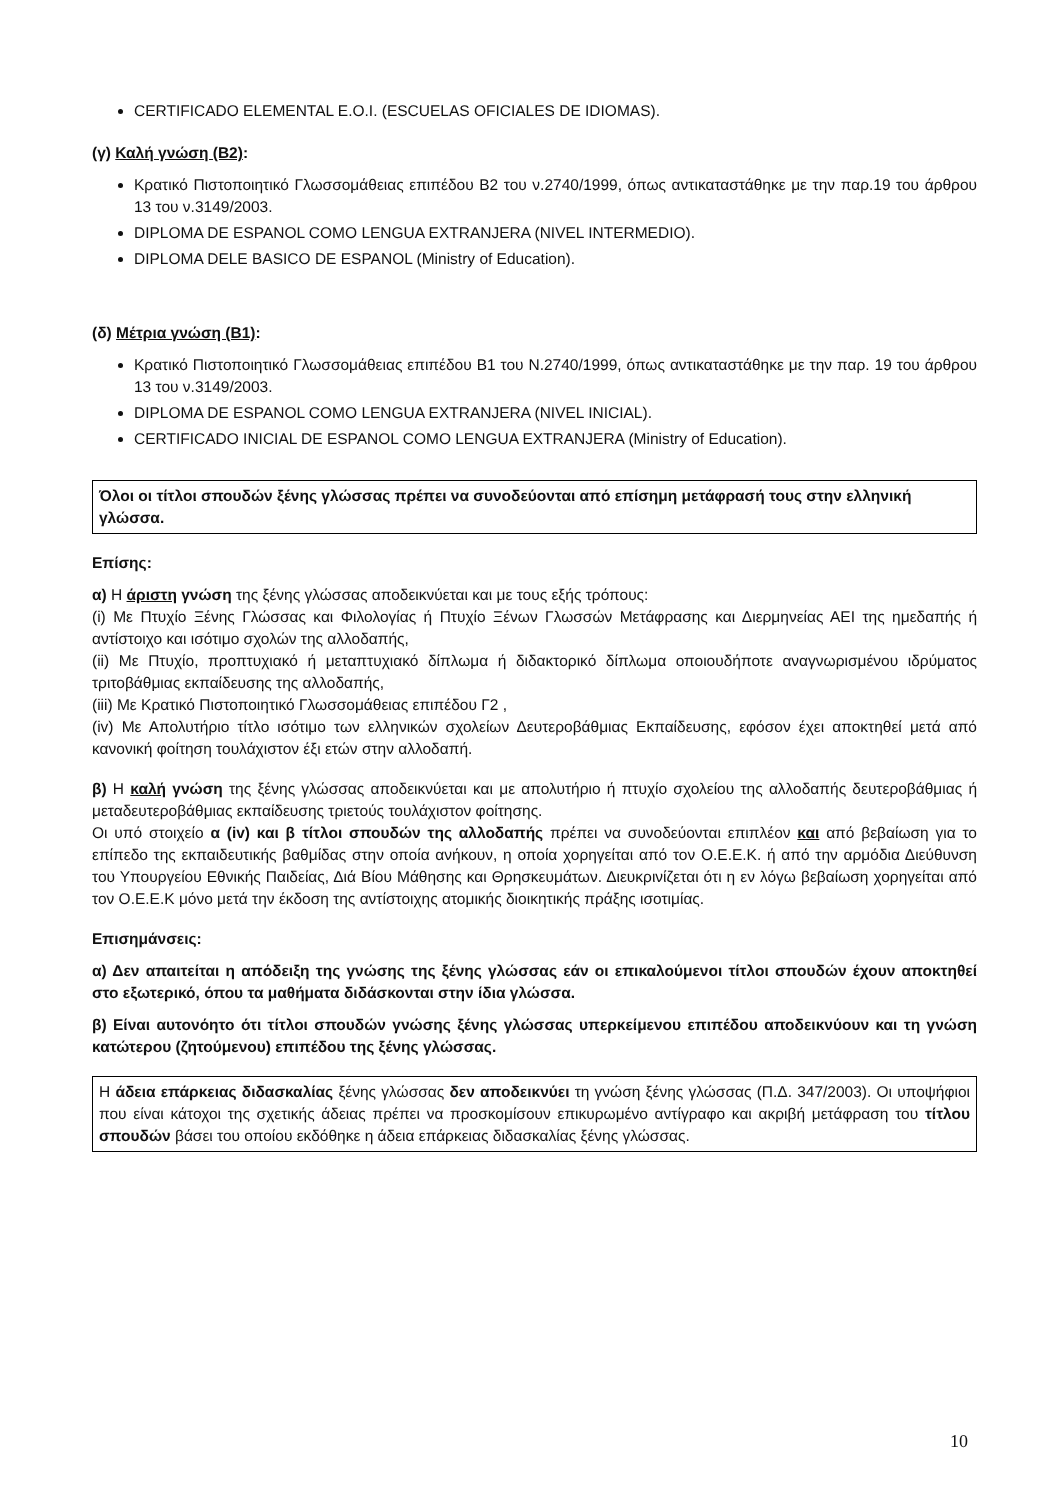CERTIFICADO ELEMENTAL E.O.I. (ESCUELAS OFICIALES DE IDIOMAS).
(γ) Καλή γνώση (B2):
Κρατικό Πιστοποιητικό Γλωσσομάθειας επιπέδου Β2 του ν.2740/1999, όπως αντικαταστάθηκε με την παρ.19 του άρθρου 13 του ν.3149/2003.
DIPLOMA DE ESPANOL COMO LENGUA EXTRANJERA (NIVEL INTERMEDIO).
DIPLOMA DELE BASICO DE ESPANOL (Ministry of Education).
(δ) Μέτρια γνώση (Β1):
Κρατικό Πιστοποιητικό Γλωσσομάθειας επιπέδου Β1 του Ν.2740/1999, όπως αντικαταστάθηκε με την παρ. 19 του άρθρου 13 του ν.3149/2003.
DIPLOMA DE ESPANOL COMO LENGUA EXTRANJERA (NIVEL INICIAL).
CERTIFICADO INICIAL DE ESPANOL COMO LENGUA EXTRANJERA (Ministry of Education).
Όλοι οι τίτλοι σπουδών ξένης γλώσσας πρέπει να συνοδεύονται από επίσημη μετάφρασή τους στην ελληνική γλώσσα.
Επίσης:
α) Η άριστη γνώση της ξένης γλώσσας αποδεικνύεται και με τους εξής τρόπους:
(i) Με Πτυχίο Ξένης Γλώσσας και Φιλολογίας ή Πτυχίο Ξένων Γλωσσών Μετάφρασης και Διερμηνείας ΑΕΙ της ημεδαπής ή αντίστοιχο και ισότιμο σχολών της αλλοδαπής,
(ii) Με Πτυχίο, προπτυχιακό ή μεταπτυχιακό δίπλωμα ή διδακτορικό δίπλωμα οποιουδήποτε αναγνωρισμένου ιδρύματος τριτοβάθμιας εκπαίδευσης της αλλοδαπής,
(iii) Με Κρατικό Πιστοποιητικό Γλωσσομάθειας επιπέδου Γ2 ,
(iv) Με Απολυτήριο τίτλο ισότιμο των ελληνικών σχολείων Δευτεροβάθμιας Εκπαίδευσης, εφόσον έχει αποκτηθεί μετά από κανονική φοίτηση τουλάχιστον έξι ετών στην αλλοδαπή.
β) Η καλή γνώση της ξένης γλώσσας αποδεικνύεται και με απολυτήριο ή πτυχίο σχολείου της αλλοδαπής δευτεροβάθμιας ή μεταδευτεροβάθμιας εκπαίδευσης τριετούς τουλάχιστον φοίτησης.
Οι υπό στοιχείο α (iv) και β τίτλοι σπουδών της αλλοδαπής πρέπει να συνοδεύονται επιπλέον και από βεβαίωση για το επίπεδο της εκπαιδευτικής βαθμίδας στην οποία ανήκουν, η οποία χορηγείται από τον Ο.Ε.Ε.Κ. ή από την αρμόδια Διεύθυνση του Υπουργείου Εθνικής Παιδείας, Διά Βίου Μάθησης και Θρησκευμάτων. Διευκρινίζεται ότι η εν λόγω βεβαίωση χορηγείται από τον Ο.Ε.Ε.Κ μόνο μετά την έκδοση της αντίστοιχης ατομικής διοικητικής πράξης ισοτιμίας.
Επισημάνσεις:
α) Δεν απαιτείται η απόδειξη της γνώσης της ξένης γλώσσας εάν οι επικαλούμενοι τίτλοι σπουδών έχουν αποκτηθεί στο εξωτερικό, όπου τα μαθήματα διδάσκονται στην ίδια γλώσσα.
β) Είναι αυτονόητο ότι τίτλοι σπουδών γνώσης ξένης γλώσσας υπερκείμενου επιπέδου αποδεικνύουν και τη γνώση κατώτερου (ζητούμενου) επιπέδου της ξένης γλώσσας.
Η άδεια επάρκειας διδασκαλίας ξένης γλώσσας δεν αποδεικνύει τη γνώση ξένης γλώσσας (Π.Δ. 347/2003). Οι υποψήφιοι που είναι κάτοχοι της σχετικής άδειας πρέπει να προσκομίσουν επικυρωμένο αντίγραφο και ακριβή μετάφραση του τίτλου σπουδών βάσει του οποίου εκδόθηκε η άδεια επάρκειας διδασκαλίας ξένης γλώσσας.
10